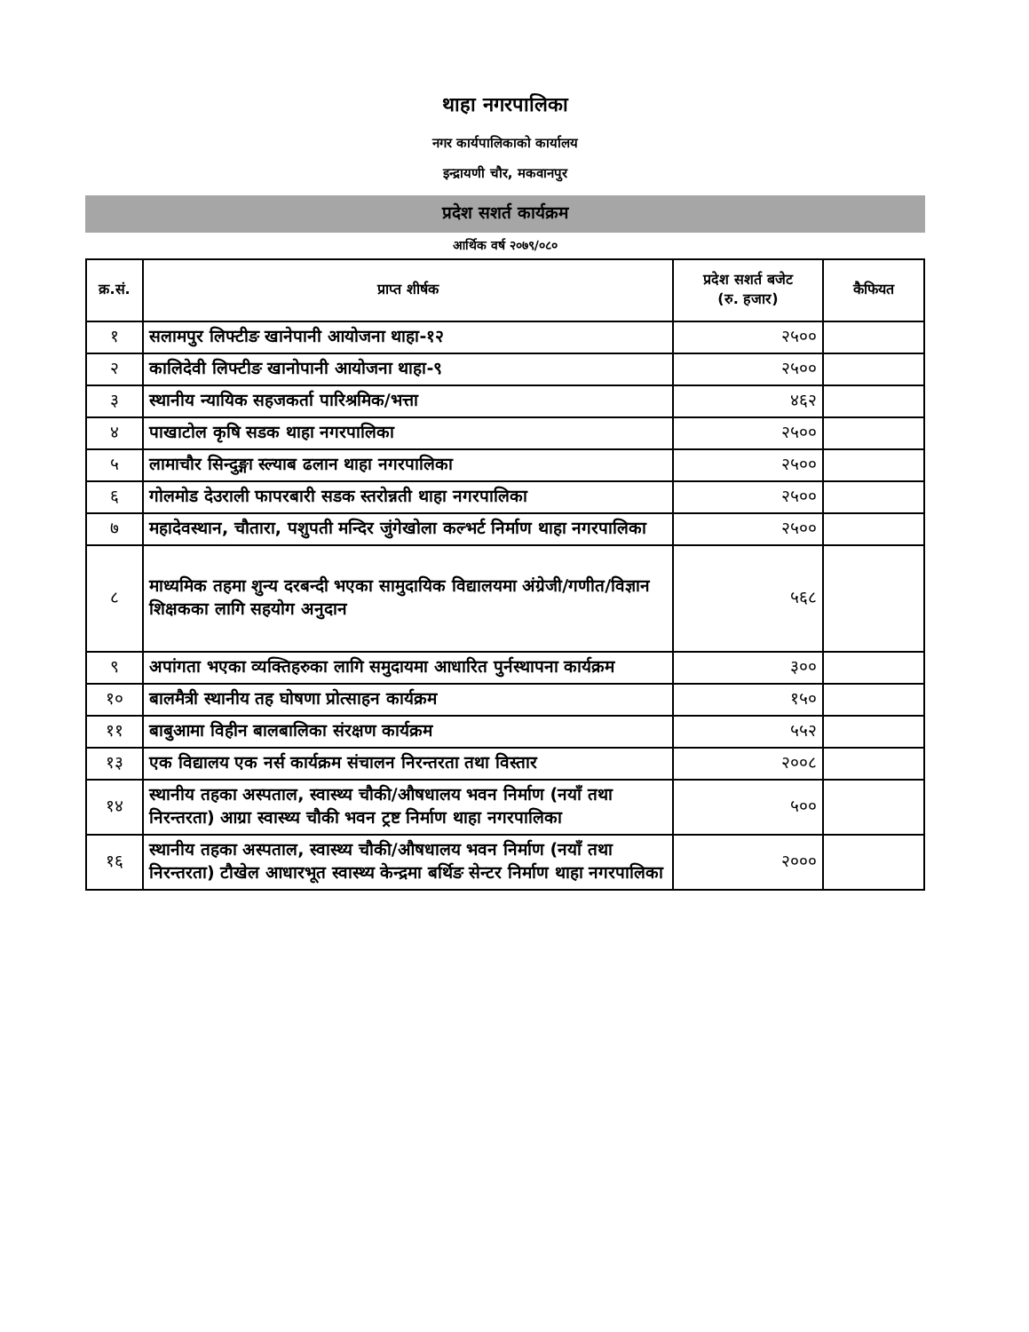थाहा नगरपालिका
नगर कार्यपालिकाको कार्यालय
इन्द्रायणी चौर, मकवानपुर
प्रदेश सशर्त कार्यक्रम
आर्थिक वर्ष २०७९/०८०
| क्र.सं. | प्राप्त शीर्षक | प्रदेश सशर्त बजेट (रु. हजार) | कैफियत |
| --- | --- | --- | --- |
| १ | सलामपुर लिफ्टीङ खानेपानी आयोजना थाहा-१२ | २५०० | |
| २ | कालिदेवी लिफ्टीङ खानोपानी आयोजना थाहा-९ | २५०० | |
| ३ | स्थानीय न्यायिक सहजकर्ता पारिश्रमिक/भत्ता | ४६२ | |
| ४ | पाखाटोल कृषि सडक थाहा नगरपालिका | २५०० | |
| ५ | लामाचौर सिन्दुङ्गा स्ल्याब ढलान थाहा नगरपालिका | २५०० | |
| ६ | गोलमोड देउराली फापरबारी सडक स्तरोन्नती थाहा नगरपालिका | २५०० | |
| ७ | महादेवस्थान, चौतारा, पशुपती मन्दिर जुंगेखोला कल्भर्ट निर्माण थाहा नगरपालिका | २५०० | |
| ८ | माध्यमिक तहमा शुन्य दरबन्दी भएका सामुदायिक विद्यालयमा अंग्रेजी/गणीत/विज्ञान शिक्षकका लागि सहयोग अनुदान | ५६८ | |
| ९ | अपांगता भएका व्यक्तिहरुका लागि समुदायमा आधारित पुर्नस्थापना कार्यक्रम | ३०० | |
| १० | बालमैत्री स्थानीय तह घोषणा प्रोत्साहन कार्यक्रम | १५० | |
| ११ | बाबुआमा विहीन बालबालिका संरक्षण कार्यक्रम | ५५२ | |
| १३ | एक विद्यालय एक नर्स कार्यक्रम संचालन निरन्तरता तथा विस्तार | २००८ | |
| १४ | स्थानीय तहका अस्पताल, स्वास्थ्य चौकी/औषधालय भवन निर्माण (नयाँ तथा निरन्तरता) आग्रा स्वास्थ्य चौकी भवन ट्रष्ट निर्माण थाहा नगरपालिका | ५०० | |
| १६ | स्थानीय तहका अस्पताल, स्वास्थ्य चौकी/औषधालय भवन निर्माण (नयाँ तथा निरन्तरता) टौखेल आधारभूत स्वास्थ्य केन्द्रमा बर्थिङ सेन्टर निर्माण थाहा नगरपालिका | २००० | |